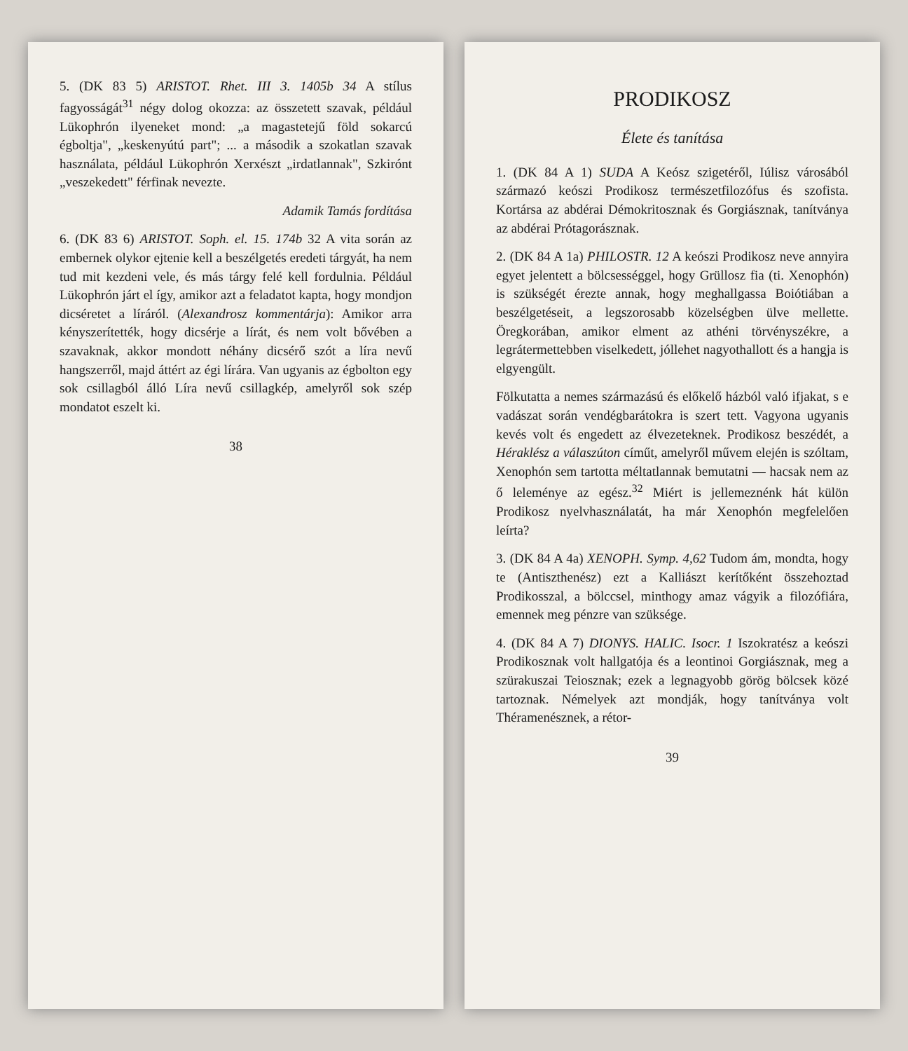5. (DK 83 5) ARISTOT. Rhet. III 3. 1405b 34 A stílus fagyosságát<sup>31</sup> négy dolog okozza: az összetett szavak, például Lükophrón ilyeneket mond: „a magastetejű föld sokarcú égboltja", „keskenyútú part"; ... a második a szokatlan szavak használata, például Lükophrón Xerxészt „irdatlannak", Szkirónt „veszekedett" férfinak nevezte.
Adamik Tamás fordítása
6. (DK 83 6) ARISTOT. Soph. el. 15. 174b 32 A vita során az embernek olykor ejtenie kell a beszélgetés eredeti tárgyát, ha nem tud mit kezdeni vele, és más tárgy felé kell fordulnia. Például Lükophrón járt el így, amikor azt a feladatot kapta, hogy mondjon dicséretet a líráról. (Alexandrosz kommentárja): Amikor arra kényszerítették, hogy dicsérje a lírát, és nem volt bővében a szavaknak, akkor mondott néhány dicsérő szót a líra nevű hangszerről, majd áttért az égi lírára. Van ugyanis az égbolton egy sok csillagból álló Líra nevű csillagkép, amelyről sok szép mondatot eszelt ki.
38
PRODIKOSZ
Élete és tanítása
1. (DK 84 A 1) SUDA A Keósz szigetéről, Iúlisz városából származó keószi Prodikosz természetfilozófus és szofista. Kortársa az abdérai Démokritosznak és Gorgiásznak, tanítványa az abdérai Prótagorásznak.
2. (DK 84 A 1a) PHILOSTR. 12 A keószi Prodikosz neve annyira egyet jelentett a bölcsességgel, hogy Grüllosz fia (ti. Xenophón) is szükségét érezte annak, hogy meghallgassa Boiótiában a beszélgetéseit, a legszorosabb közelségben ülve mellette. Öregkorában, amikor elment az athéni törvényszékre, a legrátermettebben viselkedett, jóllehet nagyothallott és a hangja is elgyengült.
Fölkutatta a nemes származású és előkelő házból való ifjakat, s e vadászat során vendégbarátokra is szert tett. Vagyona ugyanis kevés volt és engedett az élvezeteknek. Prodikosz beszédét, a Héraklész a válaszúton címűt, amelyről művem elején is szóltam, Xenophón sem tartotta méltatlannak bemutatni — hacsak nem az ő leleménye az egész.<sup>32</sup> Miért is jellemeznénk hát külön Prodikosz nyelvhasználatát, ha már Xenophón megfelelően leírta?
3. (DK 84 A 4a) XENOPH. Symp. 4,62 Tudom ám, mondta, hogy te (Antiszthenész) ezt a Kalliászt kerítőként összehoztad Prodikosszal, a bölccsel, minthogy amaz vágyik a filozófiára, emennek meg pénzre van szüksége.
4. (DK 84 A 7) DIONYS. HALIC. Isocr. 1 Iszokratész a keószi Prodikosznak volt hallgatója és a leontinoi Gorgiásznak, meg a szürakuszai Teiosznak; ezek a legnagyobb görög bölcsek közé tartoznak. Némelyek azt mondják, hogy tanítványa volt Théramenésznek, a rétor-
39